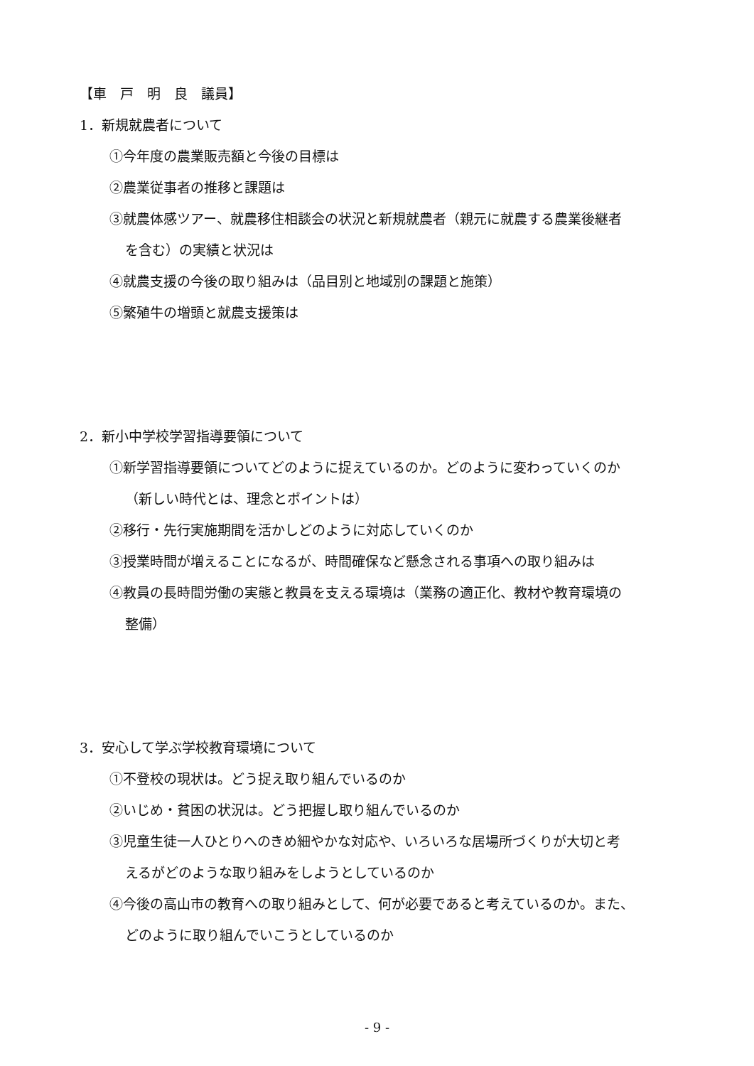【車　戸　明　良　議員】
1．新規就農者について
①今年度の農業販売額と今後の目標は
②農業従事者の推移と課題は
③就農体感ツアー、就農移住相談会の状況と新規就農者（親元に就農する農業後継者
を含む）の実績と状況は
④就農支援の今後の取り組みは（品目別と地域別の課題と施策）
⑤繁殖牛の増頭と就農支援策は
2．新小中学校学習指導要領について
①新学習指導要領についてどのように捉えているのか。どのように変わっていくのか
（新しい時代とは、理念とポイントは）
②移行・先行実施期間を活かしどのように対応していくのか
③授業時間が増えることになるが、時間確保など懸念される事項への取り組みは
④教員の長時間労働の実態と教員を支える環境は（業務の適正化、教材や教育環境の
整備）
3．安心して学ぶ学校教育環境について
①不登校の現状は。どう捉え取り組んでいるのか
②いじめ・貧困の状況は。どう把握し取り組んでいるのか
③児童生徒一人ひとりへのきめ細やかな対応や、いろいろな居場所づくりが大切と考
えるがどのような取り組みをしようとしているのか
④今後の高山市の教育への取り組みとして、何が必要であると考えているのか。また、
どのように取り組んでいこうとしているのか
- 9 -